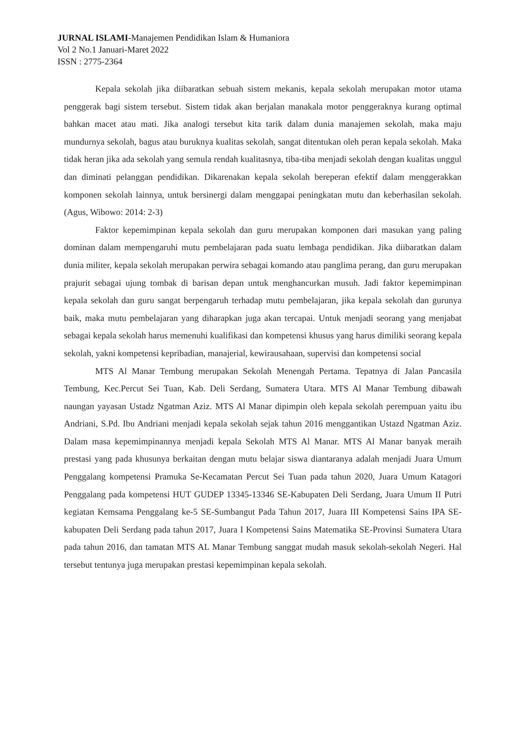JURNAL ISLAMI-Manajemen Pendidikan Islam & Humaniora
Vol 2 No.1 Januari-Maret 2022
ISSN : 2775-2364
Kepala sekolah jika diibaratkan sebuah sistem mekanis, kepala sekolah merupakan motor utama penggerak bagi sistem tersebut. Sistem tidak akan berjalan manakala motor penggeraknya kurang optimal bahkan macet atau mati. Jika analogi tersebut kita tarik dalam dunia manajemen sekolah, maka maju mundurnya sekolah, bagus atau buruknya kualitas sekolah, sangat ditentukan oleh peran kepala sekolah. Maka tidak heran jika ada sekolah yang semula rendah kualitasnya, tiba-tiba menjadi sekolah dengan kualitas unggul dan diminati pelanggan pendidikan. Dikarenakan kepala sekolah bereperan efektif dalam menggerakkan komponen sekolah lainnya, untuk bersinergi dalam menggapai peningkatan mutu dan keberhasilan sekolah. (Agus, Wibowo: 2014: 2-3)
Faktor kepemimpinan kepala sekolah dan guru merupakan komponen dari masukan yang paling dominan dalam mempengaruhi mutu pembelajaran pada suatu lembaga pendidikan. Jika diibaratkan dalam dunia militer, kepala sekolah merupakan perwira sebagai komando atau panglima perang, dan guru merupakan prajurit sebagai ujung tombak di barisan depan untuk menghancurkan musuh. Jadi faktor kepemimpinan kepala sekolah dan guru sangat berpengaruh terhadap mutu pembelajaran, jika kepala sekolah dan gurunya baik, maka mutu pembelajaran yang diharapkan juga akan tercapai. Untuk menjadi seorang yang menjabat sebagai kepala sekolah harus memenuhi kualifikasi dan kompetensi khusus yang harus dimiliki seorang kepala sekolah, yakni kompetensi kepribadian, manajerial, kewirausahaan, supervisi dan kompetensi social
MTS Al Manar Tembung merupakan Sekolah Menengah Pertama. Tepatnya di Jalan Pancasila Tembung, Kec.Percut Sei Tuan, Kab. Deli Serdang, Sumatera Utara. MTS Al Manar Tembung dibawah naungan yayasan Ustadz Ngatman Aziz. MTS Al Manar dipimpin oleh kepala sekolah perempuan yaitu ibu Andriani, S.Pd. Ibu Andriani menjadi kepala sekolah sejak tahun 2016 menggantikan Ustazd Ngatman Aziz. Dalam masa kepemimpinannya menjadi kepala Sekolah MTS Al Manar. MTS Al Manar banyak meraih prestasi yang pada khusunya berkaitan dengan mutu belajar siswa diantaranya adalah menjadi Juara Umum Penggalang kompetensi Pramuka Se-Kecamatan Percut Sei Tuan pada tahun 2020, Juara Umum Katagori Penggalang pada kompetensi HUT GUDEP 13345-13346 SE-Kabupaten Deli Serdang, Juara Umum II Putri kegiatan Kemsama Penggalang ke-5 SE-Sumbangut Pada Tahun 2017, Juara III Kompetensi Sains IPA SE-kabupaten Deli Serdang pada tahun 2017, Juara I Kompetensi Sains Matematika SE-Provinsi Sumatera Utara pada tahun 2016, dan tamatan MTS AL Manar Tembung sanggat mudah masuk sekolah-sekolah Negeri. Hal tersebut tentunya juga merupakan prestasi kepemimpinan kepala sekolah.